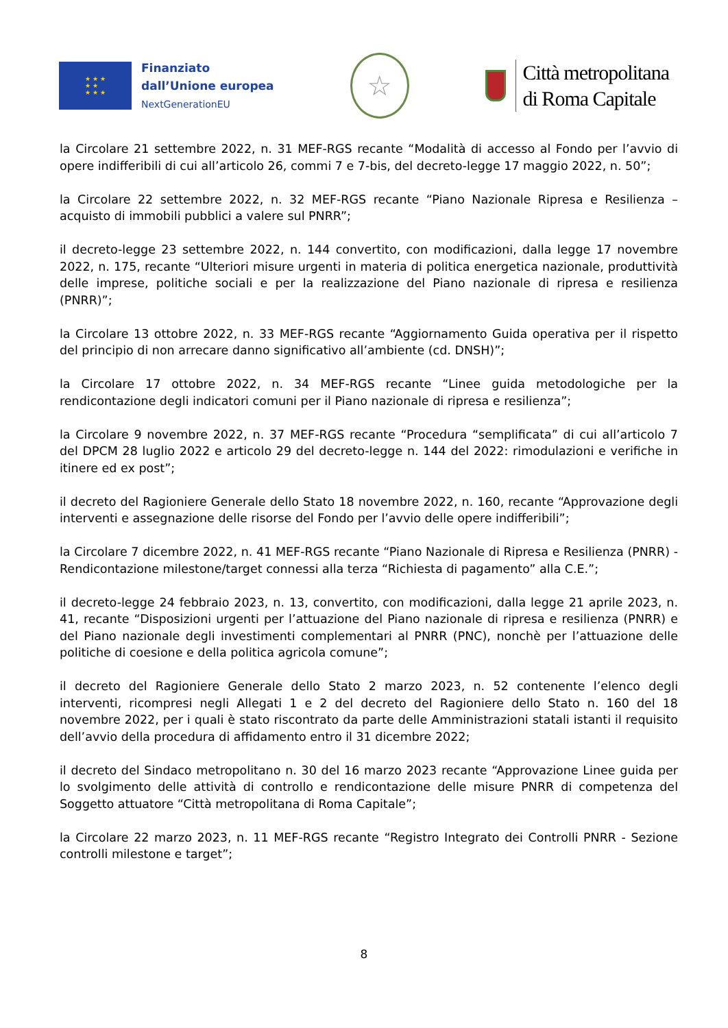★ ★ ★
★ ★
★ ★ ★
Finanziato
dall’Unione europea
NextGenerationEU
☆
Città metropolitana
di Roma Capitale
la Circolare 21 settembre 2022, n. 31 MEF-RGS recante “Modalità di accesso al Fondo per l’avvio di opere indifferibili di cui all’articolo 26, commi 7 e 7-bis, del decreto-legge 17 maggio 2022, n. 50”;
la Circolare 22 settembre 2022, n. 32 MEF-RGS recante “Piano Nazionale Ripresa e Resilienza – acquisto di immobili pubblici a valere sul PNRR”;
il decreto-legge 23 settembre 2022, n. 144 convertito, con modificazioni, dalla legge 17 novembre 2022, n. 175, recante “Ulteriori misure urgenti in materia di politica energetica nazionale, produttività delle imprese, politiche sociali e per la realizzazione del Piano nazionale di ripresa e resilienza (PNRR)”;
la Circolare 13 ottobre 2022, n. 33 MEF-RGS recante “Aggiornamento Guida operativa per il rispetto del principio di non arrecare danno significativo all’ambiente (cd. DNSH)”;
la Circolare 17 ottobre 2022, n. 34 MEF-RGS recante “Linee guida metodologiche per la rendicontazione degli indicatori comuni per il Piano nazionale di ripresa e resilienza”;
la Circolare 9 novembre 2022, n. 37 MEF-RGS recante “Procedura “semplificata” di cui all’articolo 7 del DPCM 28 luglio 2022 e articolo 29 del decreto-legge n. 144 del 2022: rimodulazioni e verifiche in itinere ed ex post”;
il decreto del Ragioniere Generale dello Stato 18 novembre 2022, n. 160, recante “Approvazione degli interventi e assegnazione delle risorse del Fondo per l’avvio delle opere indifferibili”;
la Circolare 7 dicembre 2022, n. 41 MEF-RGS recante “Piano Nazionale di Ripresa e Resilienza (PNRR) - Rendicontazione milestone/target connessi alla terza “Richiesta di pagamento” alla C.E.”;
il decreto-legge 24 febbraio 2023, n. 13, convertito, con modificazioni, dalla legge 21 aprile 2023, n. 41, recante “Disposizioni urgenti per l’attuazione del Piano nazionale di ripresa e resilienza (PNRR) e del Piano nazionale degli investimenti complementari al PNRR (PNC), nonchè per l’attuazione delle politiche di coesione e della politica agricola comune”;
il decreto del Ragioniere Generale dello Stato 2 marzo 2023, n. 52 contenente l’elenco degli interventi, ricompresi negli Allegati 1 e 2 del decreto del Ragioniere dello Stato n. 160 del 18 novembre 2022, per i quali è stato riscontrato da parte delle Amministrazioni statali istanti il requisito dell’avvio della procedura di affidamento entro il 31 dicembre 2022;
il decreto del Sindaco metropolitano n. 30 del 16 marzo 2023 recante “Approvazione Linee guida per lo svolgimento delle attività di controllo e rendicontazione delle misure PNRR di competenza del Soggetto attuatore “Città metropolitana di Roma Capitale”;
la Circolare 22 marzo 2023, n. 11 MEF-RGS recante “Registro Integrato dei Controlli PNRR - Sezione controlli milestone e target”;
8